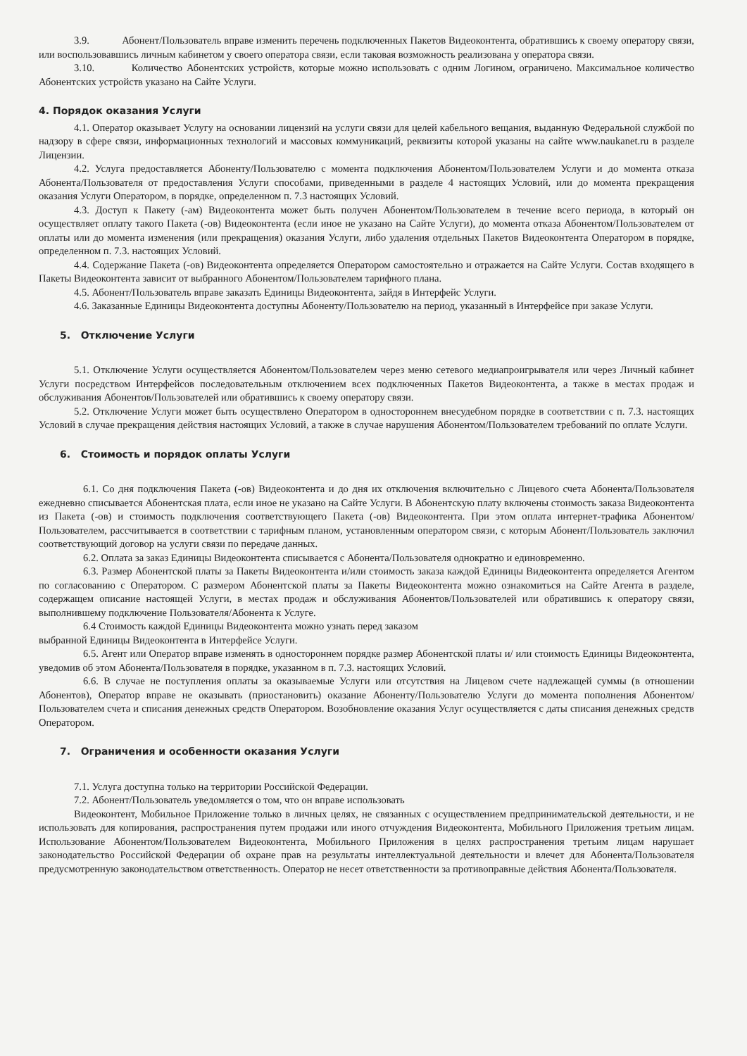3.9. Абонент/Пользователь вправе изменить перечень подключенных Пакетов Видеоконтента, обратившись к своему оператору связи, или воспользовавшись личным кабинетом у своего оператора связи, если таковая возможность реализована у оператора связи.
3.10. Количество Абонентских устройств, которые можно использовать с одним Логином, ограничено. Максимальное количество Абонентских устройств указано на Сайте Услуги.
4. Порядок оказания Услуги
4.1. Оператор оказывает Услугу на основании лицензий на услуги связи для целей кабельного вещания, выданную Федеральной службой по надзору в сфере связи, информационных технологий и массовых коммуникаций, реквизиты которой указаны на сайте www.naukanet.ru в разделе Лицензии.
4.2. Услуга предоставляется Абоненту/Пользователю с момента подключения Абонентом/Пользователем Услуги и до момента отказа Абонента/Пользователя от предоставления Услуги способами, приведенными в разделе 4 настоящих Условий, или до момента прекращения оказания Услуги Оператором, в порядке, определенном п. 7.3 настоящих Условий.
4.3. Доступ к Пакету (-ам) Видеоконтента может быть получен Абонентом/Пользователем в течение всего периода, в который он осуществляет оплату такого Пакета (-ов) Видеоконтента (если иное не указано на Сайте Услуги), до момента отказа Абонентом/Пользователем от оплаты или до момента изменения (или прекращения) оказания Услуги, либо удаления отдельных Пакетов Видеоконтента Оператором в порядке, определенном п. 7.3. настоящих Условий.
4.4. Содержание Пакета (-ов) Видеоконтента определяется Оператором самостоятельно и отражается на Сайте Услуги. Состав входящего в Пакеты Видеоконтента зависит от выбранного Абонентом/Пользователем тарифного плана.
4.5. Абонент/Пользователь вправе заказать Единицы Видеоконтента, зайдя в Интерфейс Услуги.
4.6. Заказанные Единицы Видеоконтента доступны Абоненту/Пользователю на период, указанный в Интерфейсе при заказе Услуги.
5. Отключение Услуги
5.1. Отключение Услуги осуществляется Абонентом/Пользователем через меню сетевого медиапроигрывателя или через Личный кабинет Услуги посредством Интерфейсов последовательным отключением всех подключенных Пакетов Видеоконтента, а также в местах продаж и обслуживания Абонентов/Пользователей или обратившись к своему оператору связи.
5.2. Отключение Услуги может быть осуществлено Оператором в одностороннем внесудебном порядке в соответствии с п. 7.3. настоящих Условий в случае прекращения действия настоящих Условий, а также в случае нарушения Абонентом/Пользователем требований по оплате Услуги.
6. Стоимость и порядок оплаты Услуги
6.1. Со дня подключения Пакета (-ов) Видеоконтента и до дня их отключения включительно с Лицевого счета Абонента/Пользователя ежедневно списывается Абонентская плата, если иное не указано на Сайте Услуги. В Абонентскую плату включены стоимость заказа Видеоконтента из Пакета (-ов) и стоимость подключения соответствующего Пакета (-ов) Видеоконтента. При этом оплата интернет-трафика Абонентом/Пользователем, рассчитывается в соответствии с тарифным планом, установленным оператором связи, с которым Абонент/Пользователь заключил соответствующий договор на услуги связи по передаче данных.
6.2. Оплата за заказ Единицы Видеоконтента списывается с Абонента/Пользователя однократно и единовременно.
6.3. Размер Абонентской платы за Пакеты Видеоконтента и/или стоимость заказа каждой Единицы Видеоконтента определяется Агентом по согласованию с Оператором. С размером Абонентской платы за Пакеты Видеоконтента можно ознакомиться на Сайте Агента в разделе, содержащем описание настоящей Услуги, в местах продаж и обслуживания Абонентов/Пользователей или обратившись к оператору связи, выполнившему подключение Пользователя/Абонента к Услуге.
6.4 Стоимость каждой Единицы Видеоконтента можно узнать перед заказом
выбранной Единицы Видеоконтента в Интерфейсе Услуги.
6.5. Агент или Оператор вправе изменять в одностороннем порядке размер Абонентской платы и/ или стоимость Единицы Видеоконтента, уведомив об этом Абонента/Пользователя в порядке, указанном в п. 7.3. настоящих Условий.
6.6. В случае не поступления оплаты за оказываемые Услуги или отсутствия на Лицевом счете надлежащей суммы (в отношении Абонентов), Оператор вправе не оказывать (приостановить) оказание Абоненту/Пользователю Услуги до момента пополнения Абонентом/Пользователем счета и списания денежных средств Оператором. Возобновление оказания Услуг осуществляется с даты списания денежных средств Оператором.
7. Ограничения и особенности оказания Услуги
7.1. Услуга доступна только на территории Российской Федерации.
7.2. Абонент/Пользователь уведомляется о том, что он вправе использовать
Видеоконтент, Мобильное Приложение только в личных целях, не связанных с осуществлением предпринимательской деятельности, и не использовать для копирования, распространения путем продажи или иного отчуждения Видеоконтента, Мобильного Приложения третьим лицам. Использование Абонентом/Пользователем Видеоконтента, Мобильного Приложения в целях распространения третьим лицам нарушает законодательство Российской Федерации об охране прав на результаты интеллектуальной деятельности и влечет для Абонента/Пользователя предусмотренную законодательством ответственность. Оператор не несет ответственности за противоправные действия Абонента/Пользователя.